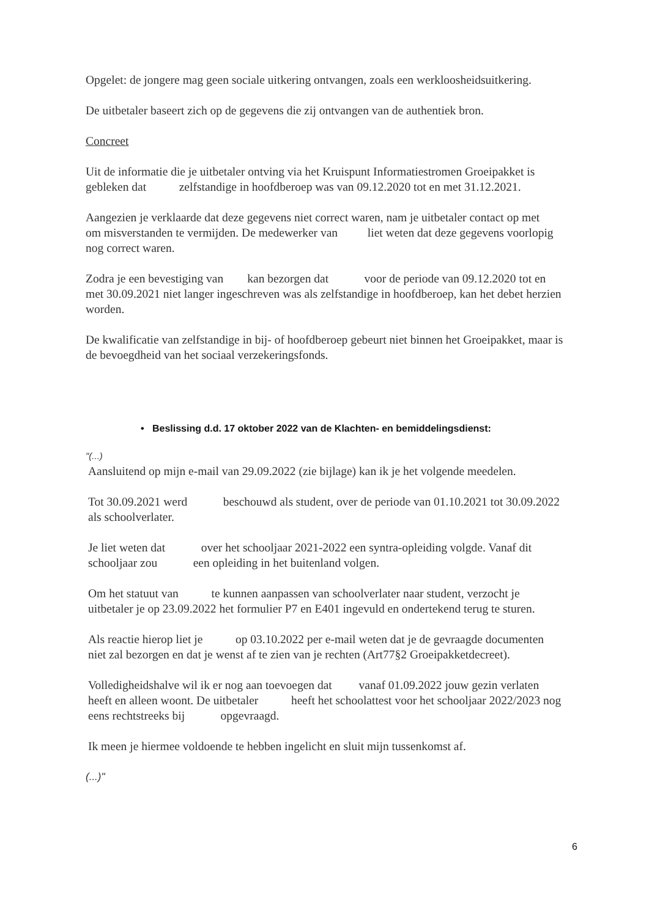Opgelet: de jongere mag geen sociale uitkering ontvangen, zoals een werkloosheidsuitkering.
De uitbetaler baseert zich op de gegevens die zij ontvangen van de authentiek bron.
Concreet
Uit de informatie die je uitbetaler ontving via het Kruispunt Informatiestromen Groeipakket is gebleken dat zelfstandige in hoofdberoep was van 09.12.2020 tot en met 31.12.2021.
Aangezien je verklaarde dat deze gegevens niet correct waren, nam je uitbetaler contact op met om misverstanden te vermijden. De medewerker van liet weten dat deze gegevens voorlopig nog correct waren.
Zodra je een bevestiging van kan bezorgen dat voor de periode van 09.12.2020 tot en met 30.09.2021 niet langer ingeschreven was als zelfstandige in hoofdberoep, kan het debet herzien worden.
De kwalificatie van zelfstandige in bij- of hoofdberoep gebeurt niet binnen het Groeipakket, maar is de bevoegdheid van het sociaal verzekeringsfonds.
• Beslissing d.d. 17 oktober 2022 van de Klachten- en bemiddelingsdienst:
"(...)
Aansluitend op mijn e-mail van 29.09.2022 (zie bijlage) kan ik je het volgende meedelen.
Tot 30.09.2021 werd beschouwd als student, over de periode van 01.10.2021 tot 30.09.2022 als schoolverlater.
Je liet weten dat over het schooljaar 2021-2022 een syntra-opleiding volgde. Vanaf dit schooljaar zou een opleiding in het buitenland volgen.
Om het statuut van te kunnen aanpassen van schoolverlater naar student, verzocht je uitbetaler je op 23.09.2022 het formulier P7 en E401 ingevuld en ondertekend terug te sturen.
Als reactie hierop liet je op 03.10.2022 per e-mail weten dat je de gevraagde documenten niet zal bezorgen en dat je wenst af te zien van je rechten (Art77§2 Groeipakketdecreet).
Volledigheidshalve wil ik er nog aan toevoegen dat vanaf 01.09.2022 jouw gezin verlaten heeft en alleen woont. De uitbetaler heeft het schoolattest voor het schooljaar 2022/2023 nog eens rechtstreeks bij opgevraagd.
Ik meen je hiermee voldoende te hebben ingelicht en sluit mijn tussenkomst af.
(...)"
6